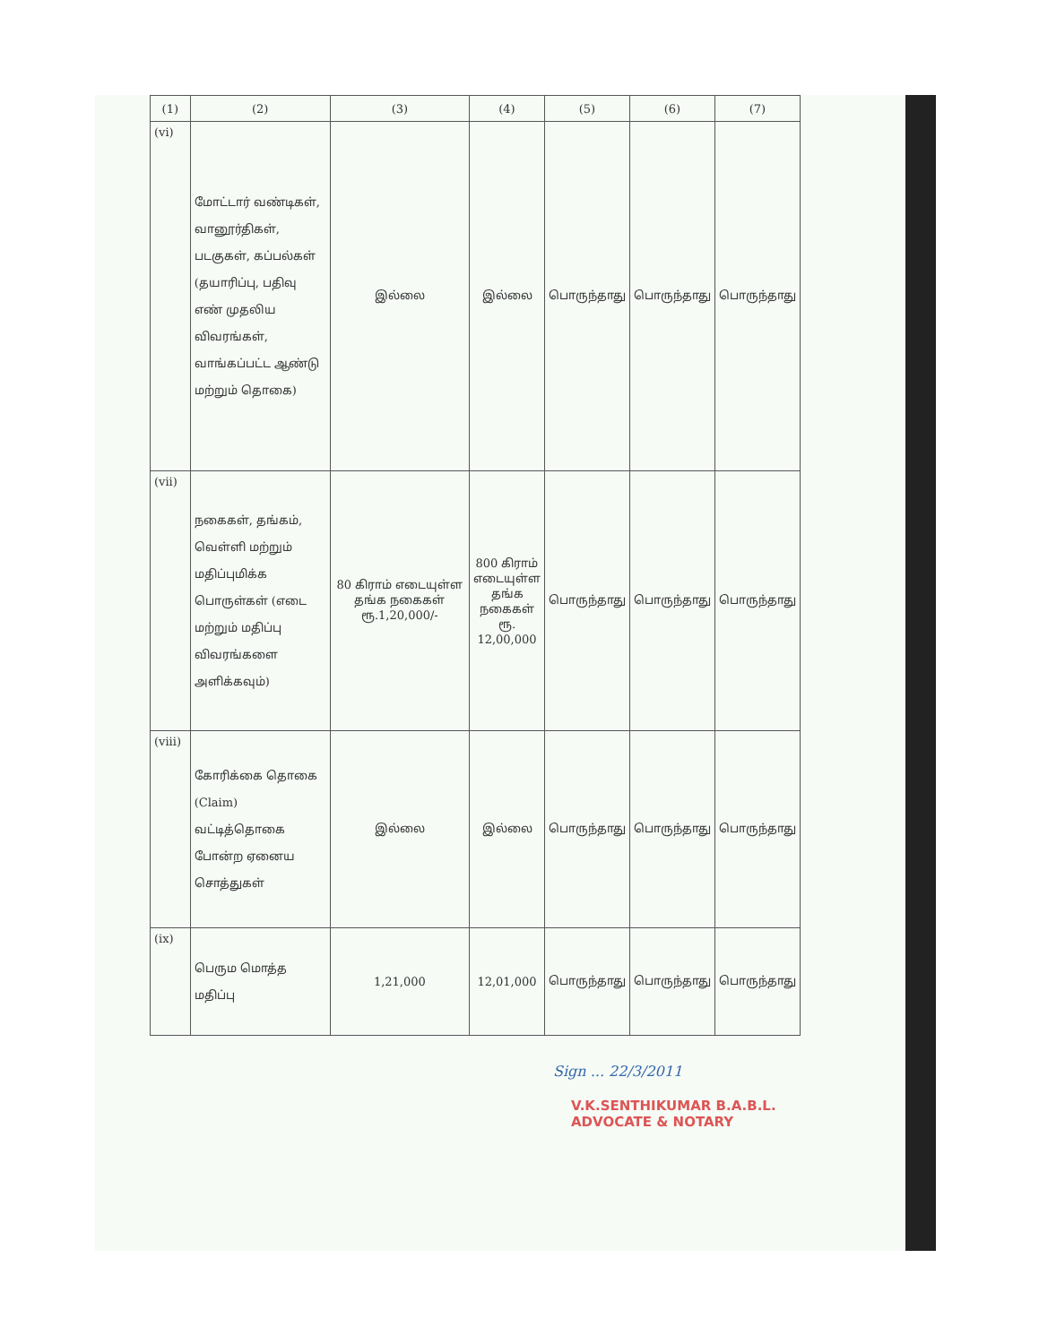| (1) | (2) | (3) | (4) | (5) | (6) | (7) |
| --- | --- | --- | --- | --- | --- | --- |
| (vi) | மோட்டார் வண்டிகள், வானூர்திகள், படகுகள், கப்பல்கள் (தயாரிப்பு, பதிவு எண் முதலிய விவரங்கள், வாங்கப்பட்ட ஆண்டு மற்றும் தொகை) | இல்லை | இல்லை | பொருந்தாது | பொருந்தாது | பொருந்தாது |
| (vii) | நகைகள், தங்கம், வெள்ளி மற்றும் மதிப்புமிக்க பொருள்கள் (எடை மற்றும் மதிப்பு விவரங்களை அளிக்கவும்) | 80 கிராம் எடையுள்ள தங்க நகைகள் ரூ.1,20,000/- | 800 கிராம் எடையுள்ள தங்க நகைகள் ரூ. 12,00,000 | பொருந்தாது | பொருந்தாது | பொருந்தாது |
| (viii) | கோரிக்கை தொகை (Claim) வட்டித்தொகை போன்ற ஏனைய சொத்துகள் | இல்லை | இல்லை | பொருந்தாது | பொருந்தாது | பொருந்தாது |
| (ix) | பெரும மொத்த மதிப்பு | 1,21,000 | 12,01,000 | பொருந்தாது | பொருந்தாது | பொருந்தாது |
Sign ... 22/3/2011
V.K.SENTHIKUMAR B.A.B.L.
ADVOCATE & NOTARY